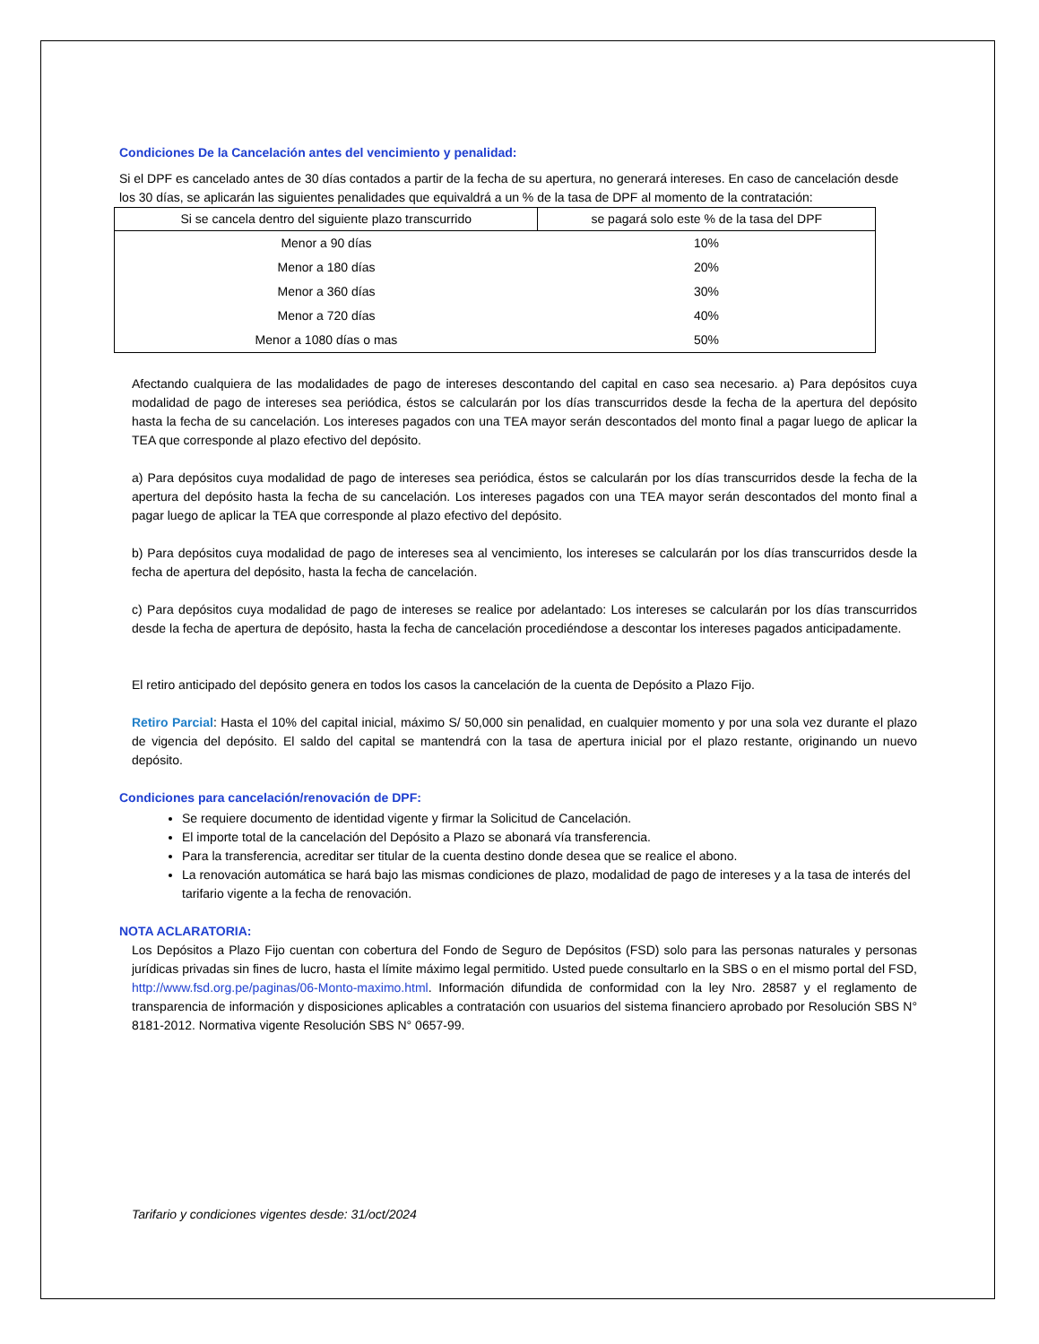Condiciones De la Cancelación antes del vencimiento y penalidad:
Si el DPF es cancelado antes de 30 días contados a partir de la fecha de su apertura, no generará intereses. En caso de cancelación desde los 30 días, se aplicarán las siguientes penalidades que equivaldrá a un % de la tasa de DPF al momento de la contratación:
| Si se cancela dentro del siguiente plazo transcurrido | se pagará solo este % de la tasa del DPF |
| --- | --- |
| Menor a 90 días | 10% |
| Menor a 180 días | 20% |
| Menor a 360 días | 30% |
| Menor a 720 días | 40% |
| Menor a 1080 días o mas | 50% |
Afectando cualquiera de las modalidades de pago de intereses descontando del capital en caso sea necesario. a) Para depósitos cuya modalidad de pago de intereses sea periódica, éstos se calcularán por los días transcurridos desde la fecha de la apertura del depósito hasta la fecha de su cancelación. Los intereses pagados con una TEA mayor serán descontados del monto final a pagar luego de aplicar la TEA que corresponde al plazo efectivo del depósito.
a) Para depósitos cuya modalidad de pago de intereses sea periódica, éstos se calcularán por los días transcurridos desde la fecha de la apertura del depósito hasta la fecha de su cancelación. Los intereses pagados con una TEA mayor serán descontados del monto final a pagar luego de aplicar la TEA que corresponde al plazo efectivo del depósito.
b) Para depósitos cuya modalidad de pago de intereses sea al vencimiento, los intereses se calcularán por los días transcurridos desde la fecha de apertura del depósito, hasta la fecha de cancelación.
c) Para depósitos cuya modalidad de pago de intereses se realice por adelantado: Los intereses se calcularán por los días transcurridos desde la fecha de apertura de depósito, hasta la fecha de cancelación procediéndose a descontar los intereses pagados anticipadamente.
El retiro anticipado del depósito genera en todos los casos la cancelación de la cuenta de Depósito a Plazo Fijo.
Retiro Parcial: Hasta el 10% del capital inicial, máximo S/ 50,000 sin penalidad, en cualquier momento y por una sola vez durante el plazo de vigencia del depósito. El saldo del capital se mantendrá con la tasa de apertura inicial por el plazo restante, originando un nuevo depósito.
Condiciones para cancelación/renovación de DPF:
Se requiere documento de identidad vigente y firmar la Solicitud de Cancelación.
El importe total de la cancelación del Depósito a Plazo se abonará vía transferencia.
Para la transferencia, acreditar ser titular de la cuenta destino donde desea que se realice el abono.
La renovación automática se hará bajo las mismas condiciones de plazo, modalidad de pago de intereses y a la tasa de interés del tarifario vigente a la fecha de renovación.
NOTA ACLARATORIA:
Los Depósitos a Plazo Fijo cuentan con cobertura del Fondo de Seguro de Depósitos (FSD) solo para las personas naturales y personas jurídicas privadas sin fines de lucro, hasta el límite máximo legal permitido. Usted puede consultarlo en la SBS o en el mismo portal del FSD, http://www.fsd.org.pe/paginas/06-Monto-maximo.html. Información difundida de conformidad con la ley Nro. 28587 y el reglamento de transparencia de información y disposiciones aplicables a contratación con usuarios del sistema financiero aprobado por Resolución SBS N° 8181-2012. Normativa vigente Resolución SBS N° 0657-99.
Tarifario y condiciones vigentes desde: 31/oct/2024